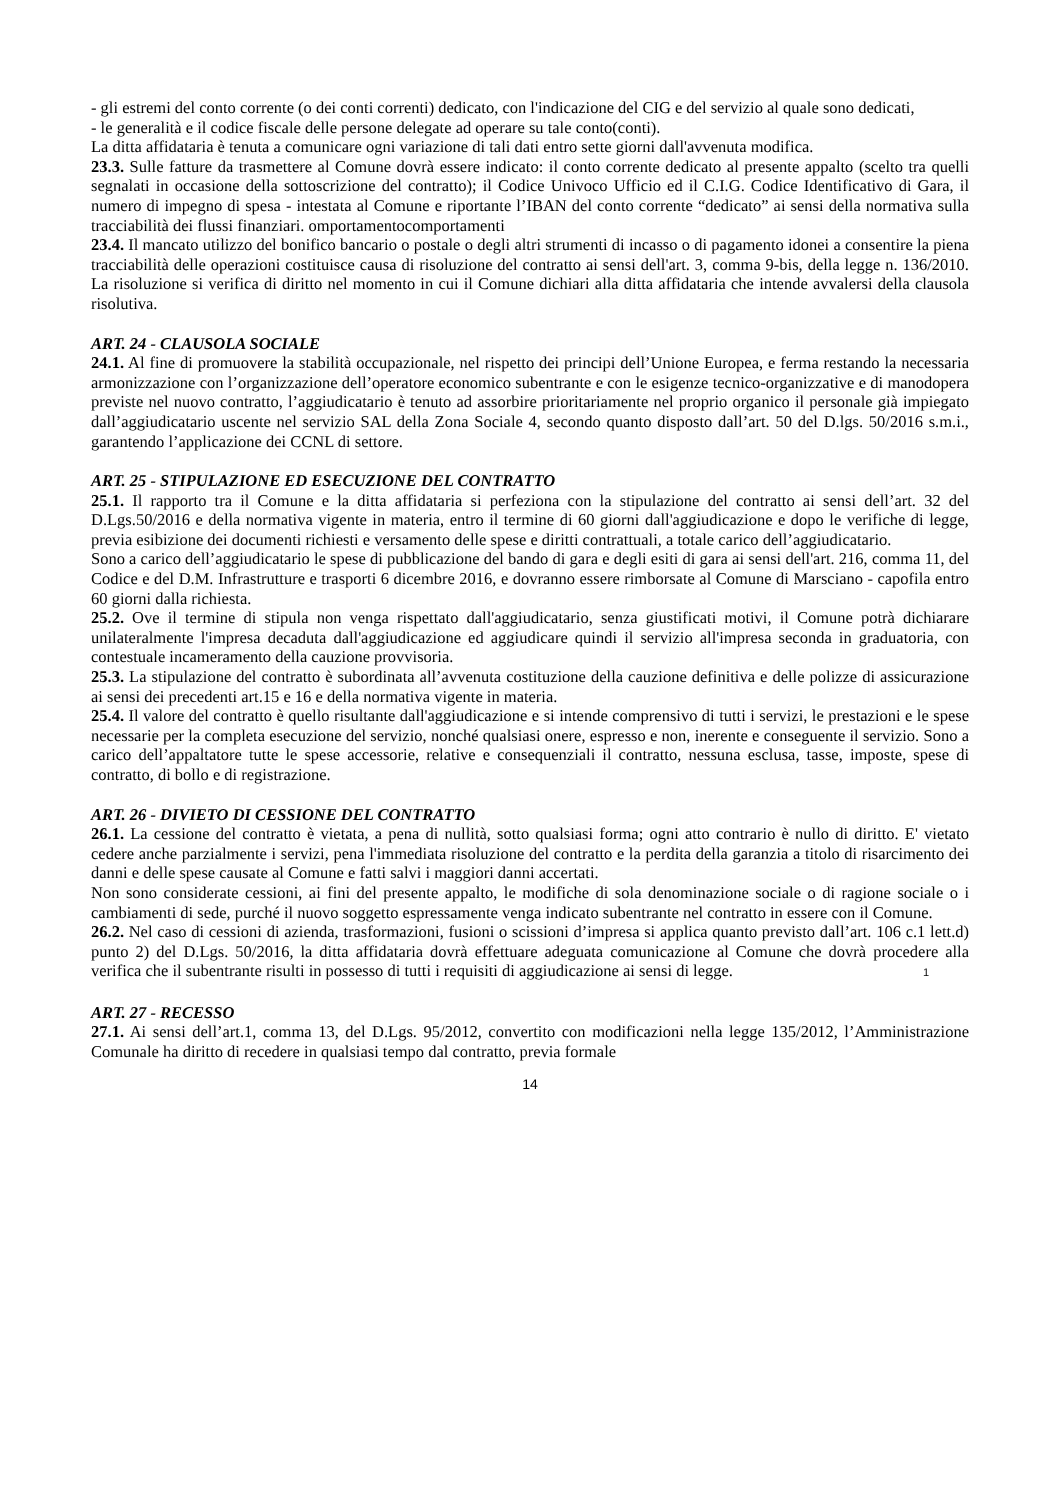- gli estremi del conto corrente (o dei conti correnti) dedicato, con l'indicazione del CIG e del servizio al quale sono dedicati,
- le generalità e il codice fiscale delle persone delegate ad operare su tale conto(conti).
La ditta affidataria è tenuta a comunicare ogni variazione di tali dati entro sette giorni dall'avvenuta modifica.
23.3. Sulle fatture da trasmettere al Comune dovrà essere indicato: il conto corrente dedicato al presente appalto (scelto tra quelli segnalati in occasione della sottoscrizione del contratto); il Codice Univoco Ufficio ed il C.I.G. Codice Identificativo di Gara, il numero di impegno di spesa - intestata al Comune e riportante l’IBAN del conto corrente “dedicato” ai sensi della normativa sulla tracciabilità dei flussi finanziari. omportamentocomportamenti
23.4. Il mancato utilizzo del bonifico bancario o postale o degli altri strumenti di incasso o di pagamento idonei a consentire la piena tracciabilità delle operazioni costituisce causa di risoluzione del contratto ai sensi dell'art. 3, comma 9-bis, della legge n. 136/2010. La risoluzione si verifica di diritto nel momento in cui il Comune dichiari alla ditta affidataria che intende avvalersi della clausola risolutiva.
ART. 24 - CLAUSOLA SOCIALE
24.1. Al fine di promuovere la stabilità occupazionale, nel rispetto dei principi dell’Unione Europea, e ferma restando la necessaria armonizzazione con l’organizzazione dell’operatore economico subentrante e con le esigenze tecnico-organizzative e di manodopera previste nel nuovo contratto, l’aggiudicatario è tenuto ad assorbire prioritariamente nel proprio organico il personale già impiegato dall’aggiudicatario uscente nel servizio SAL della Zona Sociale 4, secondo quanto disposto dall’art. 50 del D.lgs. 50/2016 s.m.i., garantendo l’applicazione dei CCNL di settore.
ART. 25 - STIPULAZIONE ED ESECUZIONE DEL CONTRATTO
25.1. Il rapporto tra il Comune e la ditta affidataria si perfeziona con la stipulazione del contratto ai sensi dell’art. 32 del D.Lgs.50/2016 e della normativa vigente in materia, entro il termine di 60 giorni dall'aggiudicazione e dopo le verifiche di legge, previa esibizione dei documenti richiesti e versamento delle spese e diritti contrattuali, a totale carico dell’aggiudicatario.
Sono a carico dell’aggiudicatario le spese di pubblicazione del bando di gara e degli esiti di gara ai sensi dell'art. 216, comma 11, del Codice e del D.M. Infrastrutture e trasporti 6 dicembre 2016, e dovranno essere rimborsate al Comune di Marsciano - capofila entro 60 giorni dalla richiesta.
25.2. Ove il termine di stipula non venga rispettato dall'aggiudicatario, senza giustificati motivi, il Comune potrà dichiarare unilateralmente l'impresa decaduta dall'aggiudicazione ed aggiudicare quindi il servizio all'impresa seconda in graduatoria, con contestuale incameramento della cauzione provvisoria.
25.3. La stipulazione del contratto è subordinata all’avvenuta costituzione della cauzione definitiva e delle polizze di assicurazione ai sensi dei precedenti art.15 e 16 e della normativa vigente in materia.
25.4. Il valore del contratto è quello risultante dall'aggiudicazione e si intende comprensivo di tutti i servizi, le prestazioni e le spese necessarie per la completa esecuzione del servizio, nonché qualsiasi onere, espresso e non, inerente e conseguente il servizio. Sono a carico dell’appaltatore tutte le spese accessorie, relative e consequenziali il contratto, nessuna esclusa, tasse, imposte, spese di contratto, di bollo e di registrazione.
ART. 26 - DIVIETO DI CESSIONE DEL CONTRATTO
26.1. La cessione del contratto è vietata, a pena di nullità, sotto qualsiasi forma; ogni atto contrario è nullo di diritto. E' vietato cedere anche parzialmente i servizi, pena l'immediata risoluzione del contratto e la perdita della garanzia a titolo di risarcimento dei danni e delle spese causate al Comune e fatti salvi i maggiori danni accertati.
Non sono considerate cessioni, ai fini del presente appalto, le modifiche di sola denominazione sociale o di ragione sociale o i cambiamenti di sede, purché il nuovo soggetto espressamente venga indicato subentrante nel contratto in essere con il Comune.
26.2. Nel caso di cessioni di azienda, trasformazioni, fusioni o scissioni d’impresa si applica quanto previsto dall’art. 106 c.1 lett.d) punto 2) del D.Lgs. 50/2016, la ditta affidataria dovrà effettuare adeguata comunicazione al Comune che dovrà procedere alla verifica che il subentrante risulti in possesso di tutti i requisiti di aggiudicazione ai sensi di legge.
1
ART. 27 - RECESSO
27.1. Ai sensi dell’art.1, comma 13, del D.Lgs. 95/2012, convertito con modificazioni nella legge 135/2012, l’Amministrazione Comunale ha diritto di recedere in qualsiasi tempo dal contratto, previa formale
14